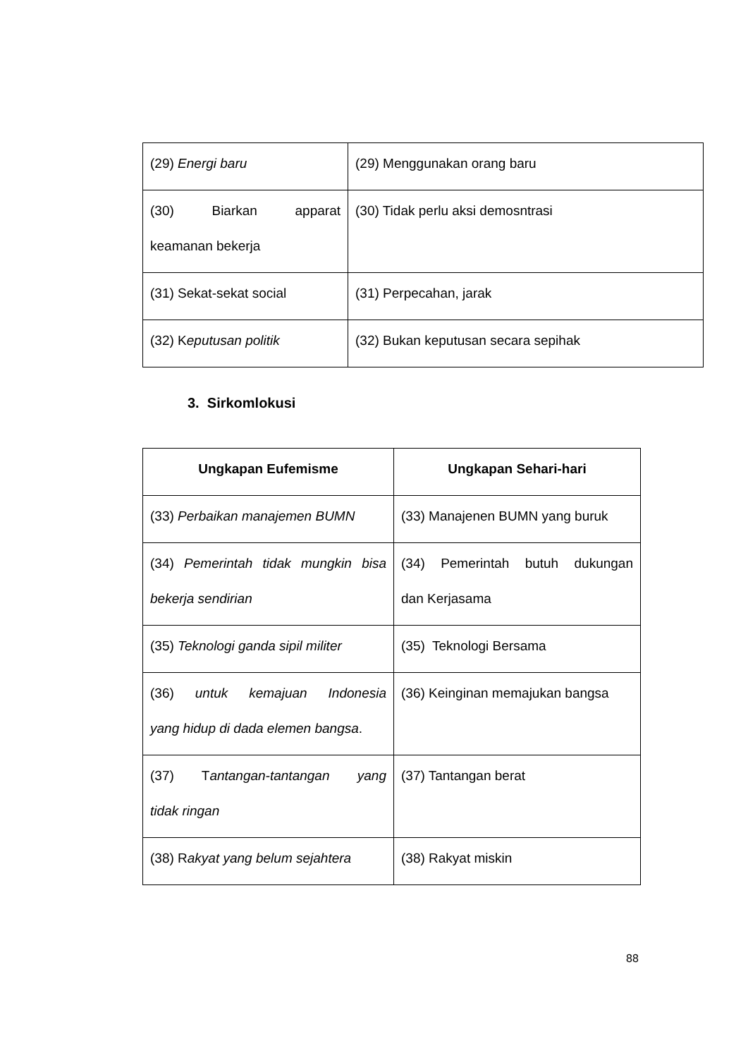| (29) Energi baru | (29) Menggunakan orang baru |
| (30) Biarkan apparat keamanan bekerja | (30) Tidak perlu aksi demosntrasi |
| (31) Sekat-sekat social | (31) Perpecahan, jarak |
| (32) K eputusan politik | (32) Bukan keputusan secara sepihak |
3. Sirkomlokusi
| Ungkapan Eufemisme | Ungkapan Sehari-hari |
| --- | --- |
| (33) Perbaikan manajemen BUMN | (33) Manajenen BUMN yang buruk |
| (34) Pemerintah tidak mungkin bisa bekerja sendirian | (34) Pemerintah butuh dukungan dan Kerjasama |
| (35) Teknologi ganda sipil militer | (35) Teknologi Bersama |
| (36) untuk kemajuan Indonesia yang hidup di dada elemen bangsa . | (36) Keinginan memajukan bangsa |
| (37) T antangan-tantangan yang tidak ringan | (37) Tantangan berat |
| (38) R akyat yang belum sejahtera | (38) Rakyat miskin |
88